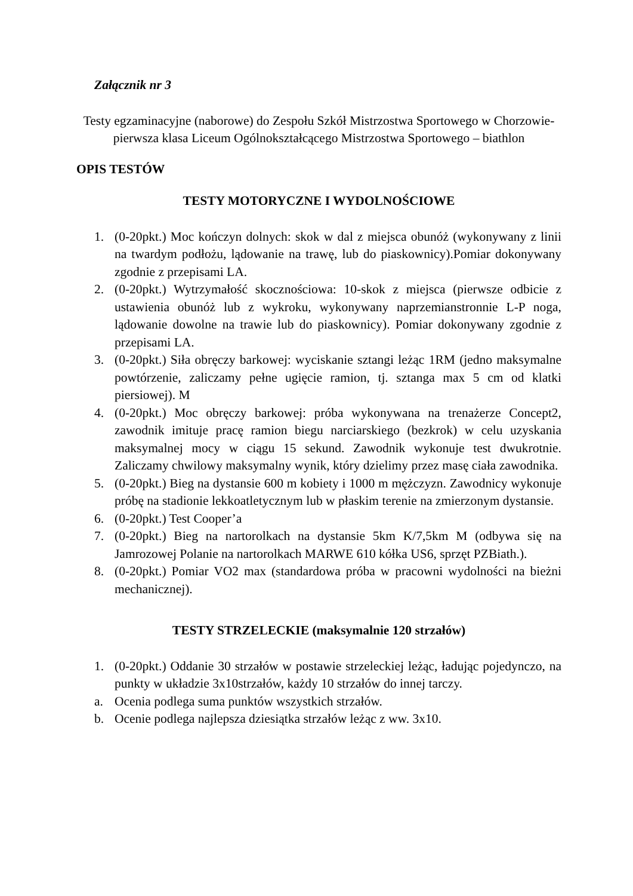Załącznik nr 3
Testy egzaminacyjne (naborowe) do Zespołu Szkół Mistrzostwa Sportowego w Chorzowie- pierwsza klasa Liceum Ogólnokształcącego Mistrzostwa Sportowego – biathlon
OPIS TESTÓW
TESTY MOTORYCZNE I WYDOLNOŚCIOWE
1. (0-20pkt.) Moc kończyn dolnych: skok w dal z miejsca obunóż (wykonywany z linii na twardym podłożu, lądowanie na trawę, lub do piaskownicy).Pomiar dokonywany zgodnie z przepisami LA.
2. (0-20pkt.) Wytrzymałość skocznościowa: 10-skok z miejsca (pierwsze odbicie z ustawienia obunóż lub z wykroku, wykonywany naprzemianstronnie L-P noga, lądowanie dowolne na trawie lub do piaskownicy). Pomiar dokonywany zgodnie z przepisami LA.
3. (0-20pkt.) Siła obręczy barkowej: wyciskanie sztangi leżąc 1RM (jedno maksymalne powtórzenie, zaliczamy pełne ugięcie ramion, tj. sztanga max 5 cm od klatki piersiowej). M
4. (0-20pkt.) Moc obręczy barkowej: próba wykonywana na trenażerze Concept2, zawodnik imituje pracę ramion biegu narciarskiego (bezkrok) w celu uzyskania maksymalnej mocy w ciągu 15 sekund. Zawodnik wykonuje test dwukrotnie. Zaliczamy chwilowy maksymalny wynik, który dzielimy przez masę ciała zawodnika.
5. (0-20pkt.) Bieg na dystansie 600 m kobiety i 1000 m mężczyzn. Zawodnicy wykonuje próbę na stadionie lekkoatletycznym lub w płaskim terenie na zmierzonym dystansie.
6. (0-20pkt.) Test Cooper’a
7. (0-20pkt.) Bieg na nartorolkach na dystansie 5km K/7,5km M (odbywa się na Jamrozowej Polanie na nartorolkach MARWE 610 kółka US6, sprzęt PZBiath.).
8. (0-20pkt.) Pomiar VO2 max (standardowa próba w pracowni wydolności na bieżni mechanicznej).
TESTY STRZELECKIE (maksymalnie 120 strzałów)
1. (0-20pkt.) Oddanie 30 strzałów w postawie strzeleckiej leżąc, ładując pojedynczo, na punkty w układzie 3x10strzałów, każdy 10 strzałów do innej tarczy.
a. Ocenia podlega suma punktów wszystkich strzałów.
b. Ocenie podlega najlepsza dziesiątka strzałów leżąc z ww. 3x10.